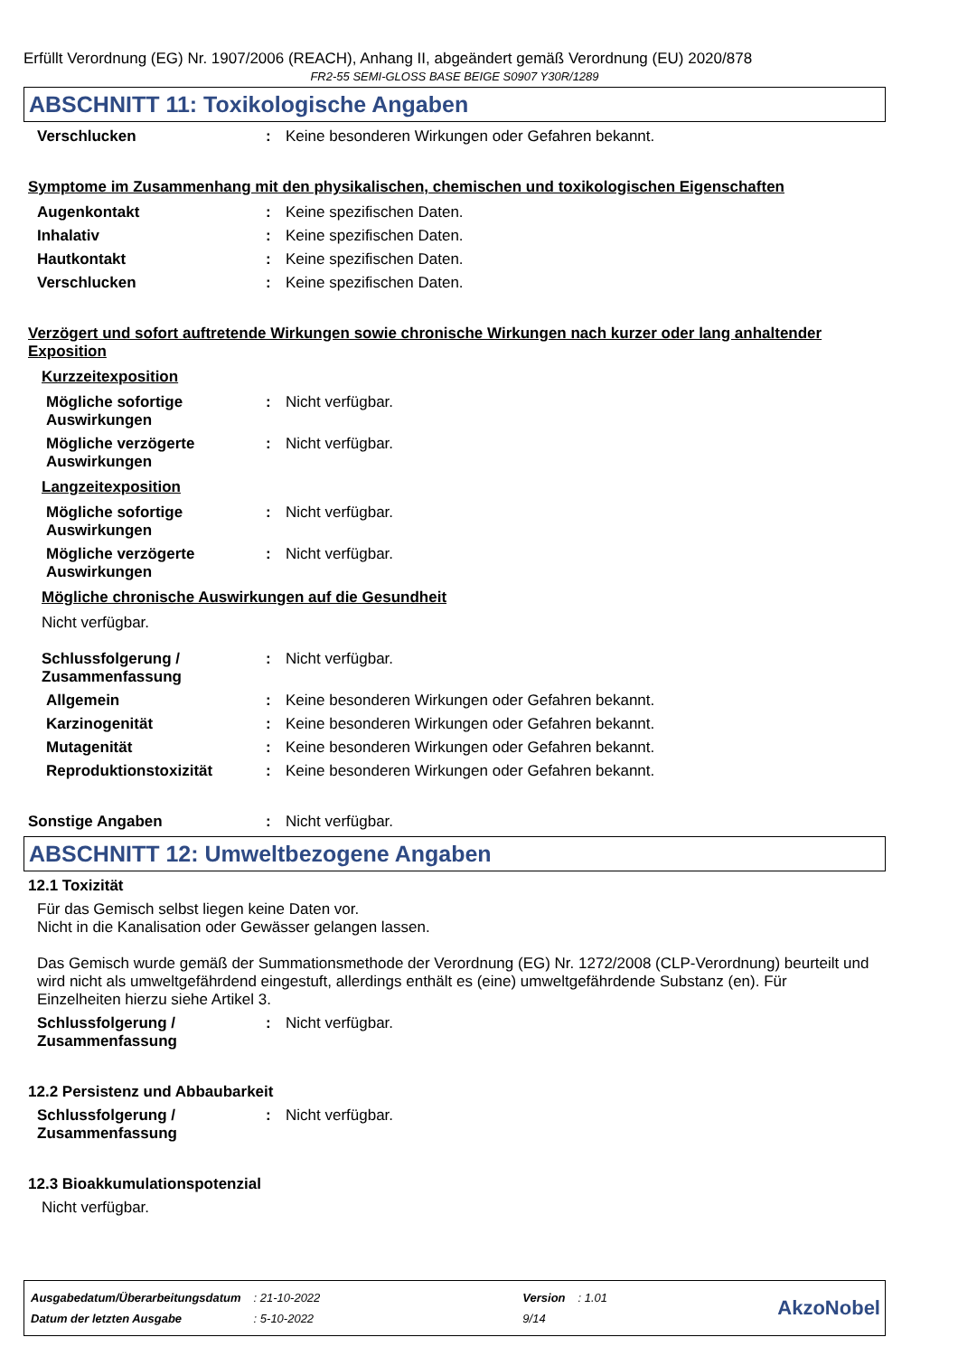Erfüllt Verordnung (EG) Nr. 1907/2006 (REACH), Anhang II, abgeändert gemäß Verordnung (EU) 2020/878
FR2-55 SEMI-GLOSS BASE BEIGE S0907 Y30R/1289
ABSCHNITT 11: Toxikologische Angaben
Verschlucken : Keine besonderen Wirkungen oder Gefahren bekannt.
Symptome im Zusammenhang mit den physikalischen, chemischen und toxikologischen Eigenschaften
Augenkontakt : Keine spezifischen Daten.
Inhalativ : Keine spezifischen Daten.
Hautkontakt : Keine spezifischen Daten.
Verschlucken : Keine spezifischen Daten.
Verzögert und sofort auftretende Wirkungen sowie chronische Wirkungen nach kurzer oder lang anhaltender Exposition
Kurzzeitexposition
Mögliche sofortige Auswirkungen
: Nicht verfügbar.
Mögliche verzögerte Auswirkungen
: Nicht verfügbar.
Langzeitexposition
Mögliche sofortige Auswirkungen
: Nicht verfügbar.
Mögliche verzögerte Auswirkungen
: Nicht verfügbar.
Mögliche chronische Auswirkungen auf die Gesundheit
Nicht verfügbar.
Schlussfolgerung / Zusammenfassung
: Nicht verfügbar.
Allgemein : Keine besonderen Wirkungen oder Gefahren bekannt.
Karzinogenität : Keine besonderen Wirkungen oder Gefahren bekannt.
Mutagenität : Keine besonderen Wirkungen oder Gefahren bekannt.
Reproduktionstoxizität : Keine besonderen Wirkungen oder Gefahren bekannt.
Sonstige Angaben : Nicht verfügbar.
ABSCHNITT 12: Umweltbezogene Angaben
12.1 Toxizität
Für das Gemisch selbst liegen keine Daten vor.
Nicht in die Kanalisation oder Gewässer gelangen lassen.
Das Gemisch wurde gemäß der Summationsmethode der Verordnung (EG) Nr. 1272/2008 (CLP-Verordnung) beurteilt und wird nicht als umweltgefährdend eingestuft, allerdings enthält es (eine) umweltgefährdende Substanz (en). Für Einzelheiten hierzu siehe Artikel 3.
Schlussfolgerung / Zusammenfassung
: Nicht verfügbar.
12.2 Persistenz und Abbaubarkeit
Schlussfolgerung / Zusammenfassung
: Nicht verfügbar.
12.3 Bioakkumulationspotenzial
Nicht verfügbar.
| Ausgabedatum/Überarbeitungsdatum | : 21-10-2022 | Version | : 1.01 |
| Datum der letzten Ausgabe | : 5-10-2022 | 9/14 | |
AkzoNobel